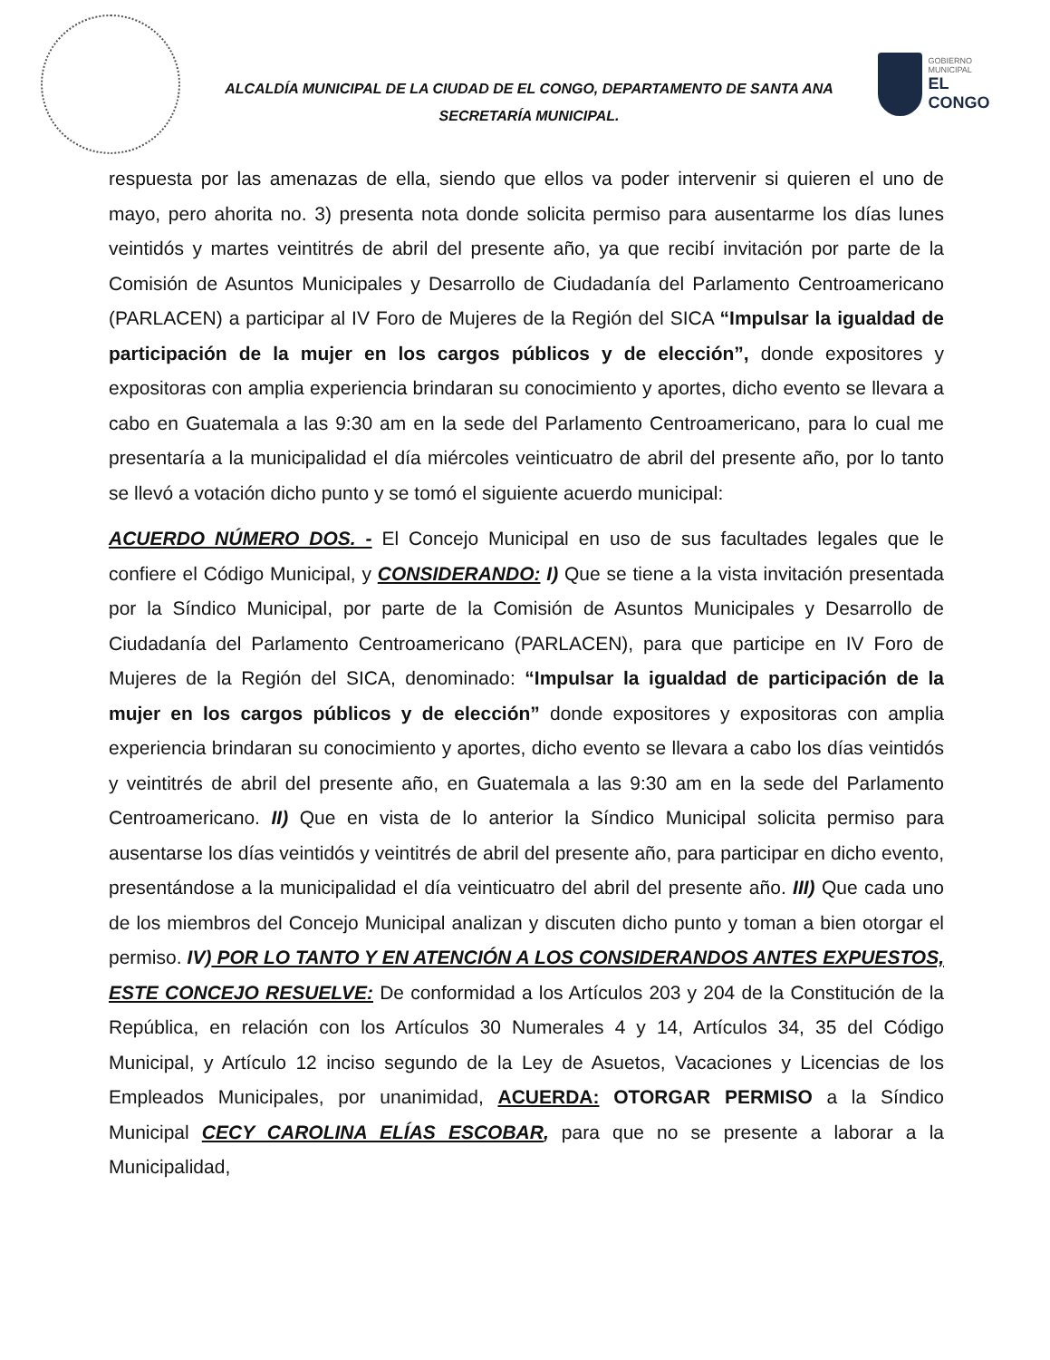ALCALDÍA MUNICIPAL DE LA CIUDAD DE EL CONGO, DEPARTAMENTO DE SANTA ANA
SECRETARÍA MUNICIPAL.
GOBIERNO MUNICIPAL
EL CONGO
respuesta por las amenazas de ella, siendo que ellos va poder intervenir si quieren el uno de mayo, pero ahorita no. 3) presenta nota donde solicita permiso para ausentarme los días lunes veintidós y martes veintitrés de abril del presente año, ya que recibí invitación por parte de la Comisión de Asuntos Municipales y Desarrollo de Ciudadanía del Parlamento Centroamericano (PARLACEN) a participar al IV Foro de Mujeres de la Región del SICA “Impulsar la igualdad de participación de la mujer en los cargos públicos y de elección”, donde expositores y expositoras con amplia experiencia brindaran su conocimiento y aportes, dicho evento se llevara a cabo en Guatemala a las 9:30 am en la sede del Parlamento Centroamericano, para lo cual me presentaría a la municipalidad el día miércoles veinticuatro de abril del presente año, por lo tanto se llevó a votación dicho punto y se tomó el siguiente acuerdo municipal:
ACUERDO NÚMERO DOS. - El Concejo Municipal en uso de sus facultades legales que le confiere el Código Municipal, y CONSIDERANDO: I) Que se tiene a la vista invitación presentada por la Síndico Municipal, por parte de la Comisión de Asuntos Municipales y Desarrollo de Ciudadanía del Parlamento Centroamericano (PARLACEN), para que participe en IV Foro de Mujeres de la Región del SICA, denominado: “Impulsar la igualdad de participación de la mujer en los cargos públicos y de elección” donde expositores y expositoras con amplia experiencia brindaran su conocimiento y aportes, dicho evento se llevara a cabo los días veintidós y veintitrés de abril del presente año, en Guatemala a las 9:30 am en la sede del Parlamento Centroamericano. II) Que en vista de lo anterior la Síndico Municipal solicita permiso para ausentarse los días veintidós y veintitrés de abril del presente año, para participar en dicho evento, presentándose a la municipalidad el día veinticuatro del abril del presente año. III) Que cada uno de los miembros del Concejo Municipal analizan y discuten dicho punto y toman a bien otorgar el permiso. IV) POR LO TANTO Y EN ATENCIÓN A LOS CONSIDERANDOS ANTES EXPUESTOS, ESTE CONCEJO RESUELVE: De conformidad a los Artículos 203 y 204 de la Constitución de la República, en relación con los Artículos 30 Numerales 4 y 14, Artículos 34, 35 del Código Municipal, y Artículo 12 inciso segundo de la Ley de Asuetos, Vacaciones y Licencias de los Empleados Municipales, por unanimidad, ACUERDA: OTORGAR PERMISO a la Síndico Municipal CECY CAROLINA ELÍAS ESCOBAR, para que no se presente a laborar a la Municipalidad,